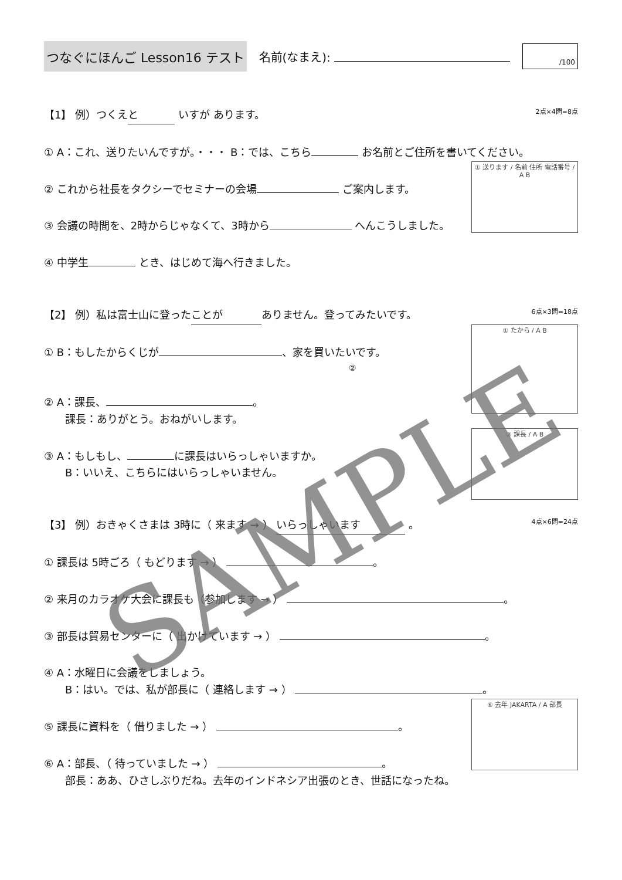つなぐにほんご Lesson16 テスト
名前(なまえ):
/100
【1】 例）つくえ と いすが あります。 2点×4問=8点
① A：これ、送りたいんですが。・・・ B：では、こちら お名前とご住所を書いてください。
① 送ります / 名前 住所 電話番号 / A B
② これから社長をタクシーでセミナーの会場 ご案内します。
③ 会議の時間を、2時からじゃなくて、3時から へんこうしました。
④ 中学生 とき、はじめて海へ行きました。
【2】 例）私は富士山に登った ことが ありません。登ってみたいです。 6点×3問=18点
① たから / A B
① B：もしたからくじが 、家を買いたいです。
②
② A：課長、 。
　　課長：ありがとう。おねがいします。
③ 課長 / A B
③ A：もしもし、 に課長はいらっしゃいますか。
　　B：いいえ、こちらにはいらっしゃいません。
【3】 例）おきゃくさまは 3時に（ 来ます → ） いらっしゃいます 。 4点×6問=24点
① 課長は 5時ごろ（ もどります → ） 。
② 来月のカラオケ大会に課長も（参加します → ） 。
③ 部長は貿易センターに（ 出かけています → ） 。
④ A：水曜日に会議をしましょう。
　　B：はい。では、私が部長に（ 連絡します → ） 。
⑥ 去年 JAKARTA / A 部長
⑤ 課長に資料を（ 借りました → ） 。
⑥ A：部長、（ 待っていました → ） 。
　　部長：ああ、ひさしぶりだね。去年のインドネシア出張のとき、世話になったね。
SAMPLE